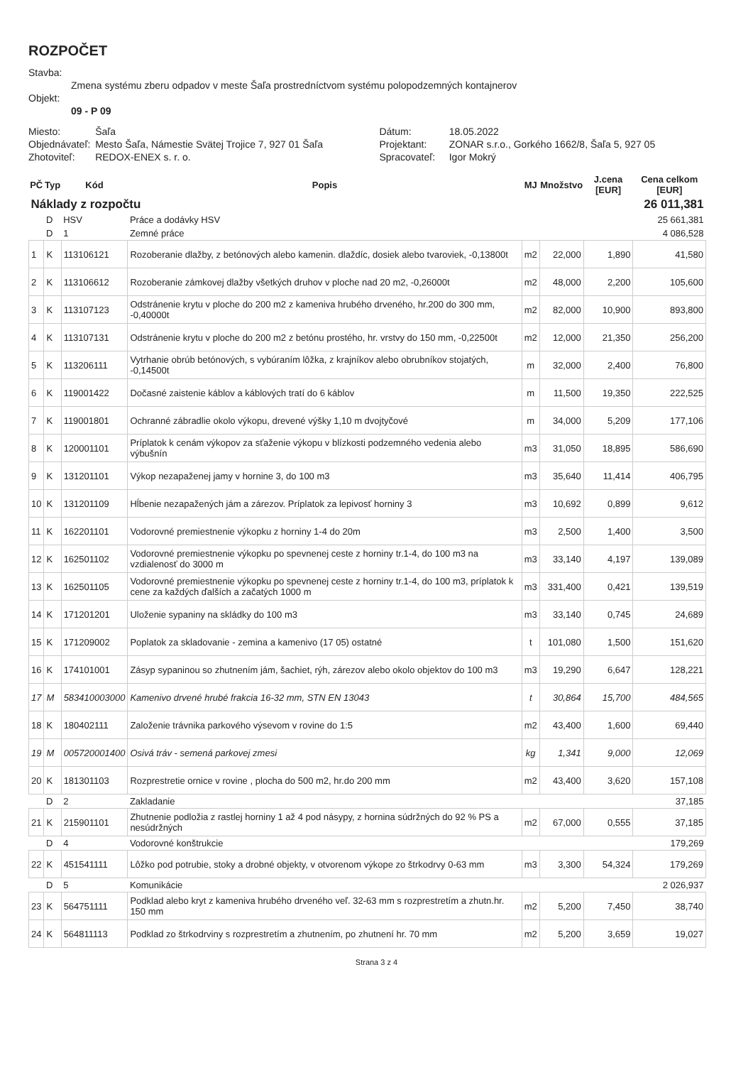ROZPOČET
| Stavba: | | | | |
| | Zmena systému zberu odpadov v meste Šaľa prostredníctvom systému polopodzemných kontajnerov | | | |
| Objekt: | | | | |
| | 09 - P 09 | | | |
| Miesto: | | Šaľa | Dátum: | 18.05.2022 |
| Objednávateľ: | | Mesto Šaľa, Námestie Svätej Trojice 7, 927 01 Šaľa | Projektant: | ZONAR s.r.o., Gorkého 1662/8, Šaľa 5, 927 05 |
| Zhotoviteľ: | | REDOX-ENEX s. r. o. | Spracovateľ: | Igor Mokrý |
| PČ | Typ | Kód | Popis | MJ | Množstvo | J.cena [EUR] | Cena celkom [EUR] |
| --- | --- | --- | --- | --- | --- | --- | --- |
| Náklady z rozpočtu | | | | | | | 26 011,381 |
| | D | HSV | Práce a dodávky HSV | | | | 25 661,381 |
| | D | 1 | Zemné práce | | | | 4 086,528 |
| 1 | K | 113106121 | Rozoberanie dlažby, z betónových alebo kamenin. dlaždíc, dosiek alebo tvaroviek, -0,13800t | m2 | 22,000 | 1,890 | 41,580 |
| 2 | K | 113106612 | Rozoberanie zámkovej dlažby všetkých druhov v ploche nad 20 m2, -0,26000t | m2 | 48,000 | 2,200 | 105,600 |
| 3 | K | 113107123 | Odstránenie krytu v ploche do 200 m2 z kameniva hrubého drveného, hr.200 do 300 mm, -0,40000t | m2 | 82,000 | 10,900 | 893,800 |
| 4 | K | 113107131 | Odstránenie krytu v ploche do 200 m2 z betónu prostého, hr. vrstvy do 150 mm, -0,22500t | m2 | 12,000 | 21,350 | 256,200 |
| 5 | K | 113206111 | Vytrhanie obrúb betónových, s vybúraním lôžka, z krajníkov alebo obrubníkov stojatých, -0,14500t | m | 32,000 | 2,400 | 76,800 |
| 6 | K | 119001422 | Dočasné zaistenie káblov a káblových tratí do 6 káblov | m | 11,500 | 19,350 | 222,525 |
| 7 | K | 119001801 | Ochranné zábradlie okolo výkopu, drevené výšky 1,10 m dvojtyčové | m | 34,000 | 5,209 | 177,106 |
| 8 | K | 120001101 | Príplatok k cenám výkopov za sťaženie výkopu v blízkosti podzemného vedenia alebo výbušnín | m3 | 31,050 | 18,895 | 586,690 |
| 9 | K | 131201101 | Výkop nezapaženej jamy v hornine 3, do 100 m3 | m3 | 35,640 | 11,414 | 406,795 |
| 10 | K | 131201109 | Hĺbenie nezapažených jám a zárezov. Príplatok za lepivosť horniny 3 | m3 | 10,692 | 0,899 | 9,612 |
| 11 | K | 162201101 | Vodorovné premiestnenie výkopku z horniny 1-4 do 20m | m3 | 2,500 | 1,400 | 3,500 |
| 12 | K | 162501102 | Vodorovné premiestnenie výkopku po spevnenej ceste z horniny tr.1-4, do 100 m3 na vzdialenosť do 3000 m | m3 | 33,140 | 4,197 | 139,089 |
| 13 | K | 162501105 | Vodorovné premiestnenie výkopku po spevnenej ceste z horniny tr.1-4, do 100 m3, príplatok k cene za každých ďalších a začatých 1000 m | m3 | 331,400 | 0,421 | 139,519 |
| 14 | K | 171201201 | Uloženie sypaniny na skládky do 100 m3 | m3 | 33,140 | 0,745 | 24,689 |
| 15 | K | 171209002 | Poplatok za skladovanie - zemina a kamenivo (17 05) ostatné | t | 101,080 | 1,500 | 151,620 |
| 16 | K | 174101001 | Zásyp sypaninou so zhutnením jám, šachiet, rýh, zárezov alebo okolo objektov do 100 m3 | m3 | 19,290 | 6,647 | 128,221 |
| 17 | M | 583410003000 | Kamenivo drvené hrubé frakcia 16-32 mm, STN EN 13043 | t | 30,864 | 15,700 | 484,565 |
| 18 | K | 180402111 | Založenie trávnika parkového výsevom v rovine do 1:5 | m2 | 43,400 | 1,600 | 69,440 |
| 19 | M | 005720001400 | Osivá tráv - semená parkovej zmesi | kg | 1,341 | 9,000 | 12,069 |
| 20 | K | 181301103 | Rozprestretie ornice v rovine , plocha do 500 m2, hr.do 200 mm | m2 | 43,400 | 3,620 | 157,108 |
| | D | 2 | Zakladanie | | | | 37,185 |
| 21 | K | 215901101 | Zhutnenie podložia z rastlej horniny 1 až 4 pod násypy, z hornina súdržných do 92 % PS a nesúdržných | m2 | 67,000 | 0,555 | 37,185 |
| | D | 4 | Vodorovné konštrukcie | | | | 179,269 |
| 22 | K | 451541111 | Lôžko pod potrubie, stoky a drobné objekty, v otvorenom výkope zo štrkodrvy 0-63 mm | m3 | 3,300 | 54,324 | 179,269 |
| | D | 5 | Komunikácie | | | | 2 026,937 |
| 23 | K | 564751111 | Podklad alebo kryt z kameniva hrubého drveného veľ. 32-63 mm s rozprestretím a zhutn.hr. 150 mm | m2 | 5,200 | 7,450 | 38,740 |
| 24 | K | 564811113 | Podklad zo štrkodrviny s rozprestretím a zhutnením, po zhutnení hr. 70 mm | m2 | 5,200 | 3,659 | 19,027 |
Strana 3 z 4